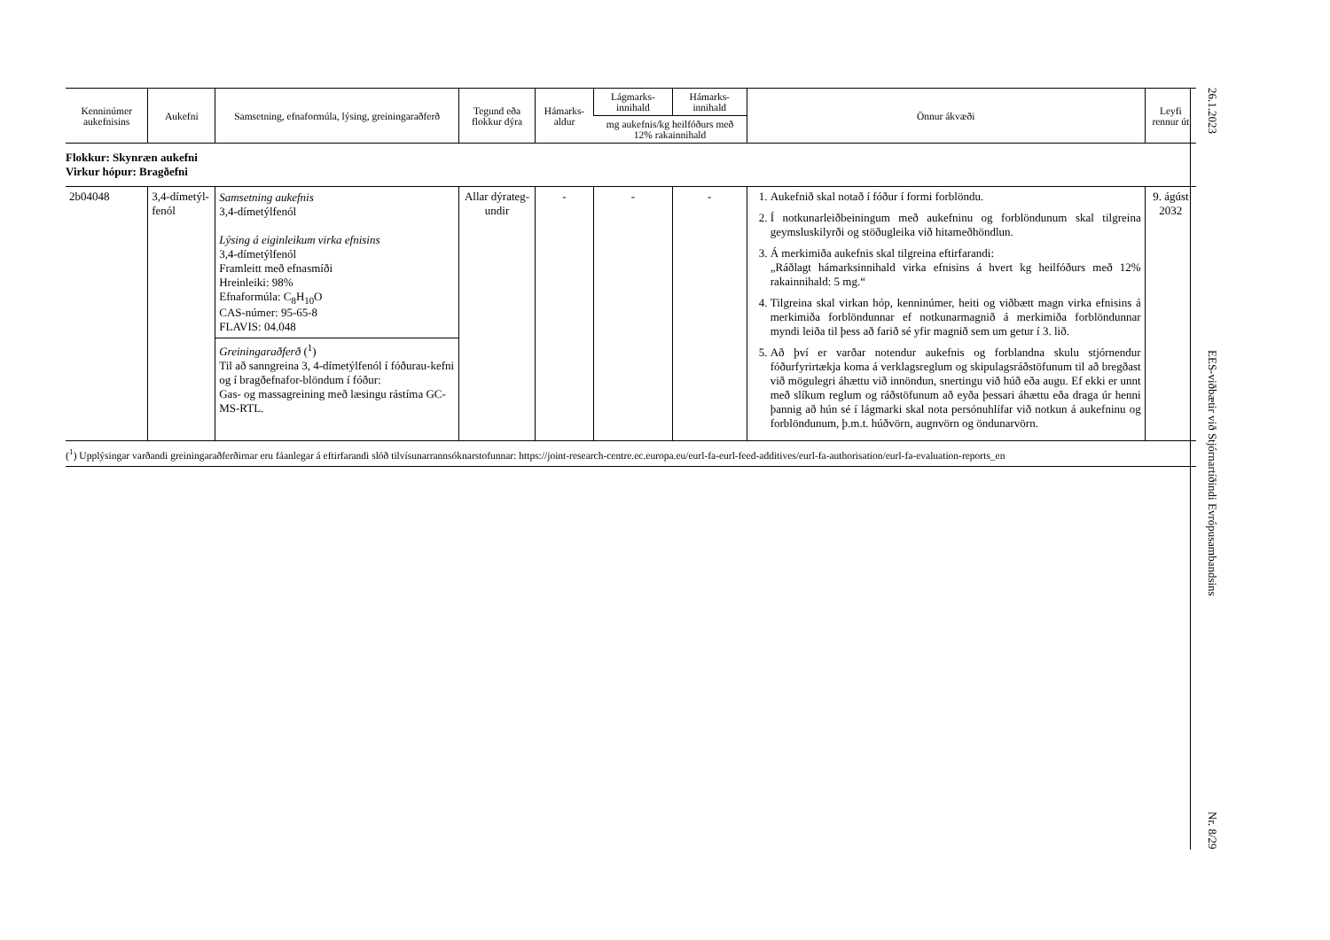| Kenninúmer aukefnisins | Aukefni | Samsetning, efnaformúla, lýsing, greiningaraðferð | Tegund eða flokkur dýra | Hámarks-aldur | Lágmarks-innihald | Hámarks-innihald | Önnur ákvæði | Leyfi rennur út |
| --- | --- | --- | --- | --- | --- | --- | --- | --- |
| | | | | | mg aukefnis/kg heilfóðurs með 12% rakainnihald | | | |
| Flokkur: Skynræn aukefni Virkur hópur: Bragðefni | | | | | | | | |
| 2b04048 | 3,4-dímetýl-fenól | Samsetning aukefnis 3,4-dímetýlfenól Lýsing á eiginleikum virka efnisins 3,4-dímetýlfenól Framleitt með efnasmíði Hreinleiki: 98% Efnaformúla: C<sub>8</sub>H<sub>10</sub>O CAS-númer: 95-65-8 FLAVIS: 04.048 Greiningaraðferð (<sup>1</sup>) Til að sanngreina 3, 4-dímetýlfenól í fóðurau-kefni og í bragðefnafor-blöndum í fóður: Gas- og massagreining með læsingu rástíma GC-MS-RTL. | Allar dýrateg-undir | - | - | - | 1. Aukefnið skal notað í fóður í formi forblöndu. 2. Í notkunarleiðbeiningum með aukefninu og forblöndunum skal tilgreina geymsluskilyrði og stöðugleika við hitameðhöndlun. 3. Á merkimiða aukefnis skal tilgreina eftirfarandi: „Ráðlagt hámarksinnihald virka efnisins á hvert kg heilfóðurs með 12% rakainnihald: 5 mg.“ 4. Tilgreina skal virkan hóp, kenninúmer, heiti og viðbætt magn virka efnisins á merkimiða forblöndunnar ef notkunarmagnið á merkimiða forblöndunnar myndi leiða til þess að farið sé yfir magnið sem um getur í 3. lið. 5. Að því er varðar notendur aukefnis og forblandna skulu stjórnendur fóðurfyrirtækja koma á verklagsreglum og skipulagsráðstöfunum til að bregðast við mögulegri áhættu við innöndun, snertingu við húð eða augu. Ef ekki er unnt með slíkum reglum og ráðstöfunum að eyða þessari áhættu eða draga úr henni þannig að hún sé í lágmarki skal nota persónuhlífar við notkun á aukefninu og forblöndunum, þ.m.t. húðvörn, augnvörn og öndunarvörn. | 9. ágúst 2032 |
(<sup>1</sup>) Upplýsingar varðandi greiningaraðferðirnar eru fáanlegar á eftirfarandi slóð tilvísunarrannsóknarstofunnar: https://joint-research-centre.ec.europa.eu/eurl-fa-eurl-feed-additives/eurl-fa-authorisation/eurl-fa-evaluation-reports_en
26.1.2023 EES-viðbætir við Stjórnartíðindi Evrópusambandsins Nr. 8/29